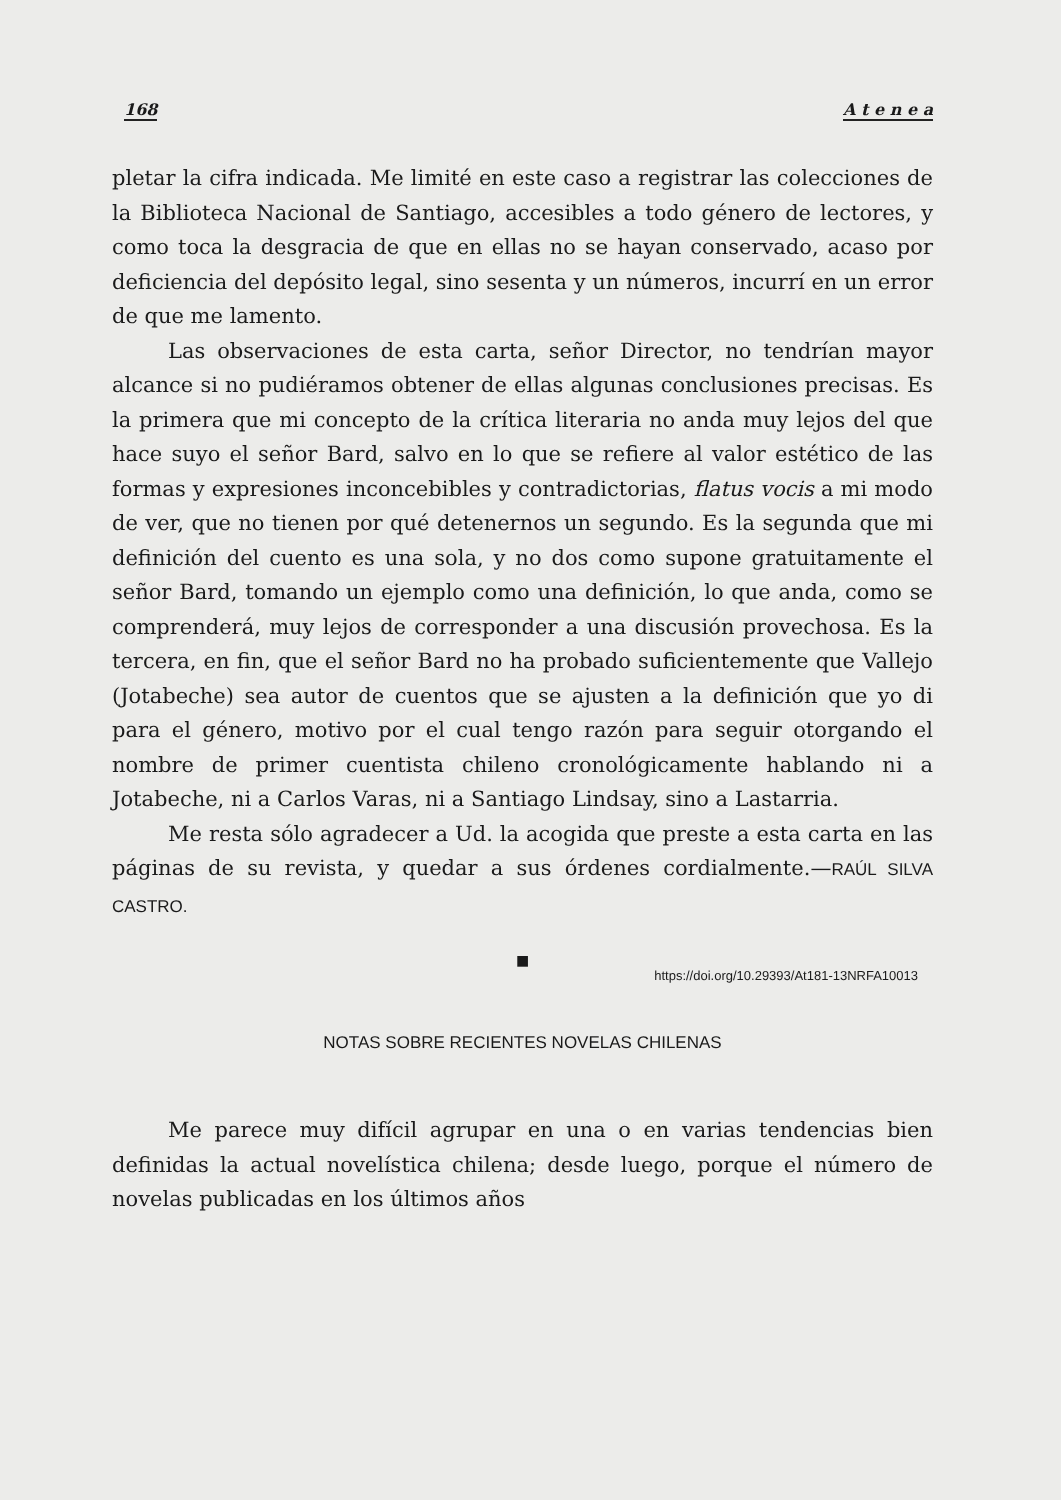168 A t e n e a
pletar la cifra indicada. Me limité en este caso a registrar las colecciones de la Biblioteca Nacional de Santiago, accesibles a todo género de lectores, y como toca la desgracia de que en ellas no se hayan conservado, acaso por deficiencia del depósito legal, sino sesenta y un números, incurrí en un error de que me lamento.
Las observaciones de esta carta, señor Director, no tendrían mayor alcance si no pudiéramos obtener de ellas algunas conclusiones precisas. Es la primera que mi concepto de la crítica literaria no anda muy lejos del que hace suyo el señor Bard, salvo en lo que se refiere al valor estético de las formas y expresiones inconcebibles y contradictorias, flatus vocis a mi modo de ver, que no tienen por qué detenernos un segundo. Es la segunda que mi definición del cuento es una sola, y no dos como supone gratuitamente el señor Bard, tomando un ejemplo como una definición, lo que anda, como se comprenderá, muy lejos de corresponder a una discusión provechosa. Es la tercera, en fin, que el señor Bard no ha probado suficientemente que Vallejo (Jotabeche) sea autor de cuentos que se ajusten a la definición que yo di para el género, motivo por el cual tengo razón para seguir otorgando el nombre de primer cuentista chileno cronológicamente hablando ni a Jotabeche, ni a Carlos Varas, ni a Santiago Lindsay, sino a Lastarria.
Me resta sólo agradecer a Ud. la acogida que preste a esta carta en las páginas de su revista, y quedar a sus órdenes cordialmente.—RAÚL SILVA CASTRO.
■
https://doi.org/10.29393/At181-13NRFA10013
NOTAS SOBRE RECIENTES NOVELAS CHILENAS
Me parece muy difícil agrupar en una o en varias tendencias bien definidas la actual novelística chilena; desde luego, porque el número de novelas publicadas en los últimos años